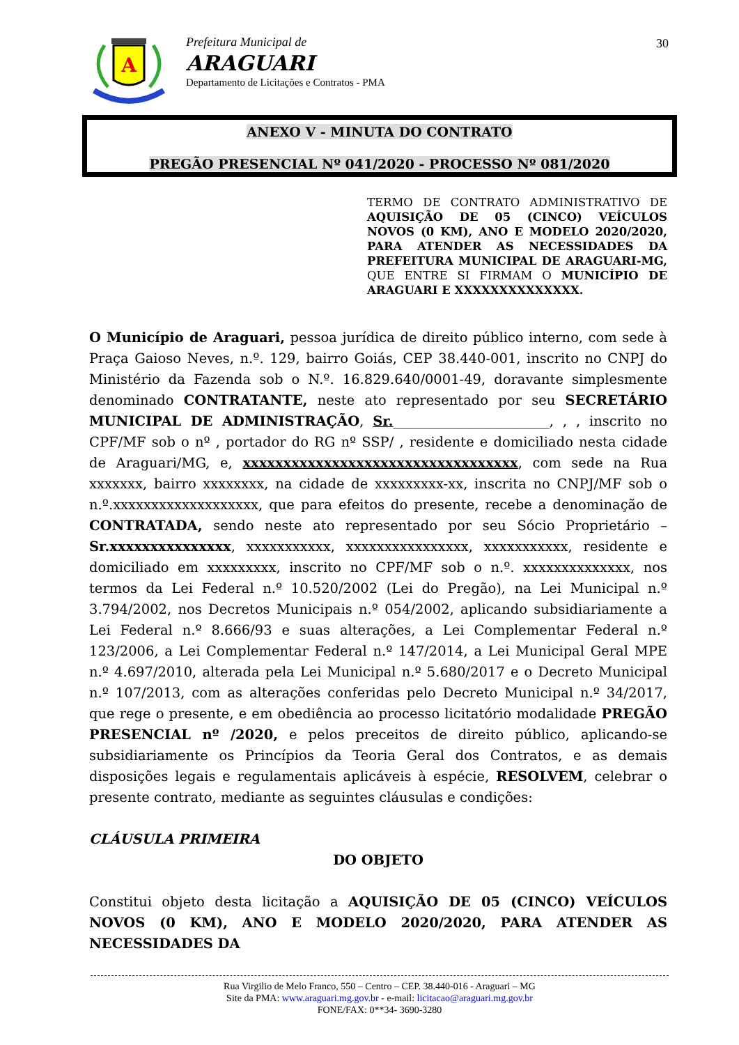A
Prefeitura Municipal de
ARAGUARI
Departamento de Licitações e Contratos - PMA
30
ANEXO V - MINUTA DO CONTRATO
PREGÃO PRESENCIAL Nº 041/2020 - PROCESSO Nº 081/2020
TERMO DE CONTRATO ADMINISTRATIVO DE AQUISIÇÃO DE 05 (CINCO) VEÍCULOS NOVOS (0 KM), ANO E MODELO 2020/2020, PARA ATENDER AS NECESSIDADES DA PREFEITURA MUNICIPAL DE ARAGUARI-MG, QUE ENTRE SI FIRMAM O MUNICÍPIO DE ARAGUARI E XXXXXXXXXXXXXX.
O Município de Araguari, pessoa jurídica de direito público interno, com sede à Praça Gaioso Neves, n.º. 129, bairro Goiás, CEP 38.440-001, inscrito no CNPJ do Ministério da Fazenda sob o N.º. 16.829.640/0001-49, doravante simplesmente denominado CONTRATANTE, neste ato representado por seu SECRETÁRIO MUNICIPAL DE ADMINISTRAÇÃO, Sr._______________________, , , inscrito no CPF/MF sob o nº , portador do RG nº SSP/ , residente e domiciliado nesta cidade de Araguari/MG, e, xxxxxxxxxxxxxxxxxxxxxxxxxxxxxxxxxx, com sede na Rua xxxxxxx, bairro xxxxxxxx, na cidade de xxxxxxxxx-xx, inscrita no CNPJ/MF sob o n.º.xxxxxxxxxxxxxxxxxxx, que para efeitos do presente, recebe a denominação de CONTRATADA, sendo neste ato representado por seu Sócio Proprietário – Sr.xxxxxxxxxxxxxxx, xxxxxxxxxxx, xxxxxxxxxxxxxxxx, xxxxxxxxxxx, residente e domiciliado em xxxxxxxxx, inscrito no CPF/MF sob o n.º. xxxxxxxxxxxxxx, nos termos da Lei Federal n.º 10.520/2002 (Lei do Pregão), na Lei Municipal n.º 3.794/2002, nos Decretos Municipais n.º 054/2002, aplicando subsidiariamente a Lei Federal n.º 8.666/93 e suas alterações, a Lei Complementar Federal n.º 123/2006, a Lei Complementar Federal n.º 147/2014, a Lei Municipal Geral MPE n.º 4.697/2010, alterada pela Lei Municipal n.º 5.680/2017 e o Decreto Municipal n.º 107/2013, com as alterações conferidas pelo Decreto Municipal n.º 34/2017, que rege o presente, e em obediência ao processo licitatório modalidade PREGÃO PRESENCIAL nº /2020, e pelos preceitos de direito público, aplicando-se subsidiariamente os Princípios da Teoria Geral dos Contratos, e as demais disposições legais e regulamentais aplicáveis à espécie, RESOLVEM, celebrar o presente contrato, mediante as seguintes cláusulas e condições:
CLÁUSULA PRIMEIRA
DO OBJETO
Constitui objeto desta licitação a AQUISIÇÃO DE 05 (CINCO) VEÍCULOS NOVOS (0 KM), ANO E MODELO 2020/2020, PARA ATENDER AS NECESSIDADES DA
Rua Virgilio de Melo Franco, 550 – Centro – CEP. 38.440-016 - Araguari – MG
Site da PMA: www.araguari.mg.gov.br - e-mail: licitacao@araguari.mg.gov.br
FONE/FAX: 0**34- 3690-3280